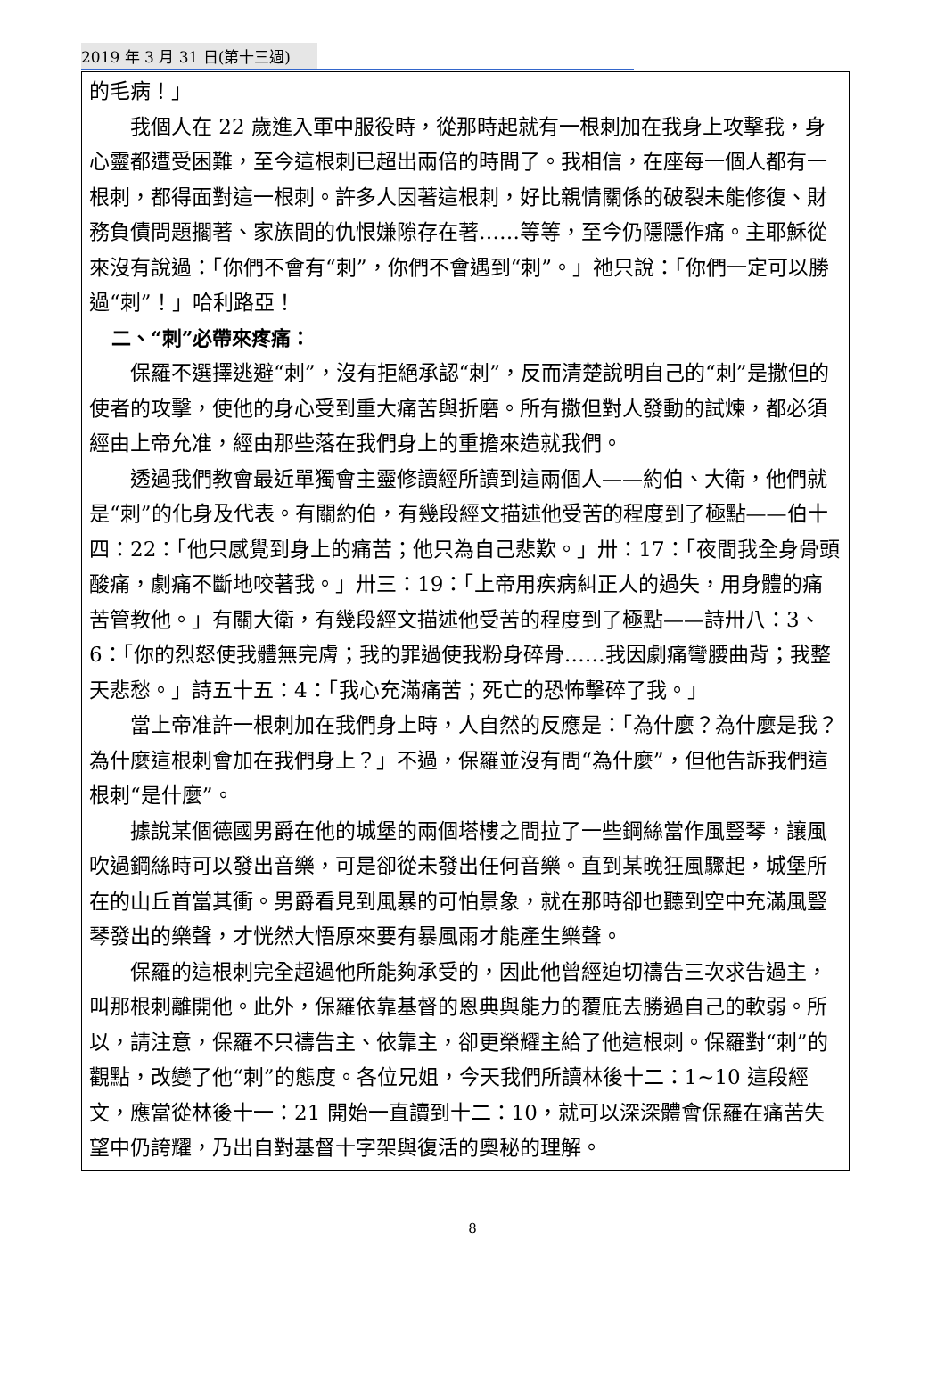2019 年 3 月 31 日(第十三週)
的毛病！」
我個人在 22 歲進入軍中服役時，從那時起就有一根刺加在我身上攻擊我，身心靈都遭受困難，至今這根刺已超出兩倍的時間了。我相信，在座每一個人都有一根刺，都得面對這一根刺。許多人因著這根刺，好比親情關係的破裂未能修復、財務負債問題擱著、家族間的仇恨嫌隙存在著……等等，至今仍隱隱作痛。主耶穌從來沒有說過：「你們不會有“刺”，你們不會遇到“刺”。」祂只說：「你們一定可以勝過“刺”！」哈利路亞！
二、“刺”必帶來疼痛：
保羅不選擇逃避“刺”，沒有拒絕承認“刺”，反而清楚說明自己的“刺”是撒但的使者的攻擊，使他的身心受到重大痛苦與折磨。所有撒但對人發動的試煉，都必須經由上帝允准，經由那些落在我們身上的重擔來造就我們。
透過我們教會最近單獨會主靈修讀經所讀到這兩個人——約伯、大衛，他們就是“刺”的化身及代表。有關約伯，有幾段經文描述他受苦的程度到了極點——伯十四：22：「他只感覺到身上的痛苦；他只為自己悲歎。」卅：17：「夜間我全身骨頭酸痛，劇痛不斷地咬著我。」卅三：19：「上帝用疾病糾正人的過失，用身體的痛苦管教他。」有關大衛，有幾段經文描述他受苦的程度到了極點——詩卅八：3、6：「你的烈怒使我體無完膚；我的罪過使我粉身碎骨……我因劇痛彎腰曲背；我整天悲愁。」詩五十五：4：「我心充滿痛苦；死亡的恐怖擊碎了我。」
當上帝准許一根刺加在我們身上時，人自然的反應是：「為什麼？為什麼是我？為什麼這根刺會加在我們身上？」不過，保羅並沒有問“為什麼”，但他告訴我們這根刺“是什麼”。
據說某個德國男爵在他的城堡的兩個塔樓之間拉了一些鋼絲當作風豎琴，讓風吹過鋼絲時可以發出音樂，可是卻從未發出任何音樂。直到某晚狂風驟起，城堡所在的山丘首當其衝。男爵看見到風暴的可怕景象，就在那時卻也聽到空中充滿風豎琴發出的樂聲，才恍然大悟原來要有暴風雨才能產生樂聲。
保羅的這根刺完全超過他所能夠承受的，因此他曾經迫切禱告三次求告過主，叫那根刺離開他。此外，保羅依靠基督的恩典與能力的覆庇去勝過自己的軟弱。所以，請注意，保羅不只禱告主、依靠主，卻更榮耀主給了他這根刺。保羅對“刺”的觀點，改變了他“刺”的態度。各位兄姐，今天我們所讀林後十二：1~10 這段經文，應當從林後十一：21 開始一直讀到十二：10，就可以深深體會保羅在痛苦失望中仍誇耀，乃出自對基督十字架與復活的奧秘的理解。
8